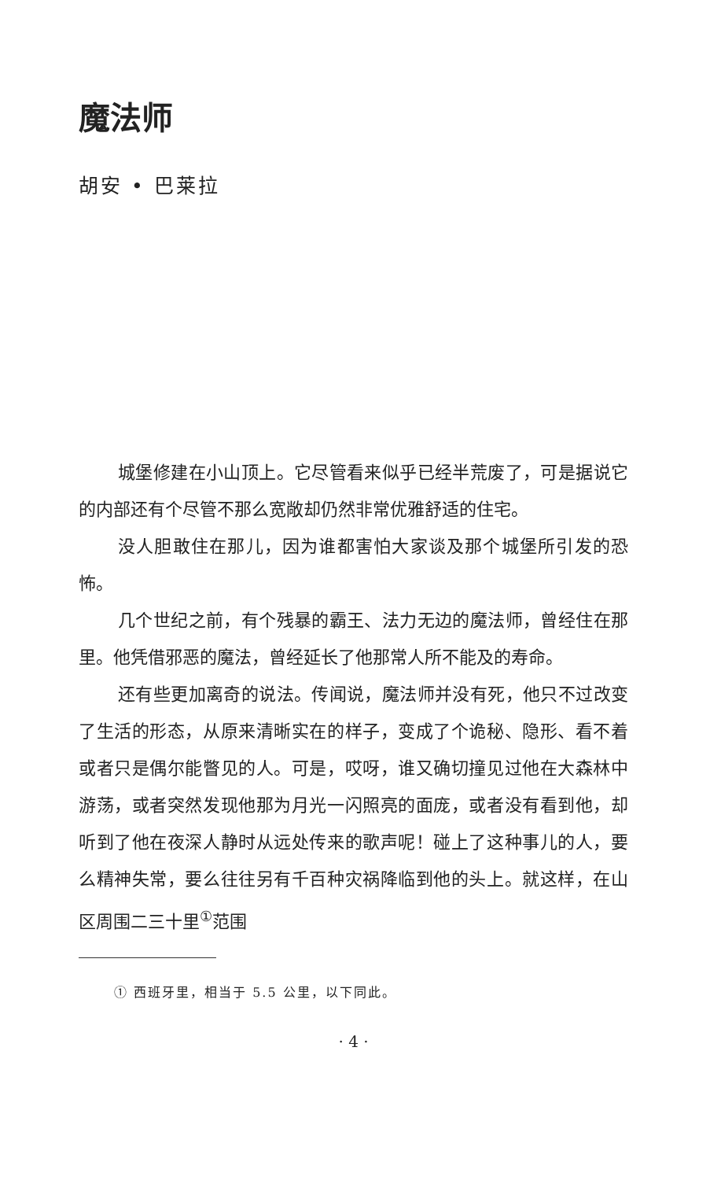魔法师
胡安 • 巴莱拉
城堡修建在小山顶上。它尽管看来似乎已经半荒废了，可是据说它的内部还有个尽管不那么宽敞却仍然非常优雅舒适的住宅。
没人胆敢住在那儿，因为谁都害怕大家谈及那个城堡所引发的恐怖。
几个世纪之前，有个残暴的霸王、法力无边的魔法师，曾经住在那里。他凭借邪恶的魔法，曾经延长了他那常人所不能及的寿命。
还有些更加离奇的说法。传闻说，魔法师并没有死，他只不过改变了生活的形态，从原来清晰实在的样子，变成了个诡秘、隐形、看不着或者只是偶尔能瞥见的人。可是，哎呀，谁又确切撞见过他在大森林中游荡，或者突然发现他那为月光一闪照亮的面庞，或者没有看到他，却听到了他在夜深人静时从远处传来的歌声呢！碰上了这种事儿的人，要么精神失常，要么往往另有千百种灾祸降临到他的头上。就这样，在山区周围二三十里<sup>①</sup>范围
① 西班牙里，相当于 5.5 公里，以下同此。
· 4 ·